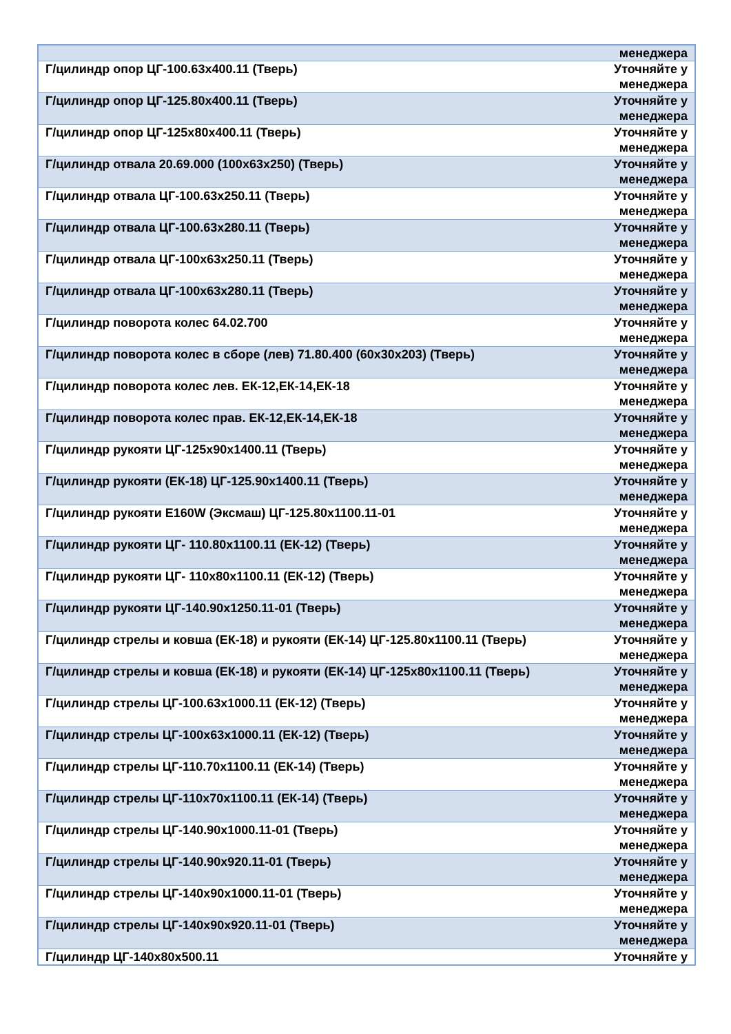| | менеджера |
| Г/цилиндр опор ЦГ-100.63х400.11 (Тверь) | Уточняйте у менеджера |
| Г/цилиндр опор ЦГ-125.80х400.11 (Тверь) | Уточняйте у менеджера |
| Г/цилиндр опор ЦГ-125х80х400.11 (Тверь) | Уточняйте у менеджера |
| Г/цилиндр отвала 20.69.000 (100х63х250) (Тверь) | Уточняйте у менеджера |
| Г/цилиндр отвала ЦГ-100.63х250.11 (Тверь) | Уточняйте у менеджера |
| Г/цилиндр отвала ЦГ-100.63х280.11 (Тверь) | Уточняйте у менеджера |
| Г/цилиндр отвала ЦГ-100х63х250.11 (Тверь) | Уточняйте у менеджера |
| Г/цилиндр отвала ЦГ-100х63х280.11 (Тверь) | Уточняйте у менеджера |
| Г/цилиндр поворота колес 64.02.700 | Уточняйте у менеджера |
| Г/цилиндр поворота колес в сборе (лев) 71.80.400 (60х30х203) (Тверь) | Уточняйте у менеджера |
| Г/цилиндр поворота колес лев. ЕК-12,ЕК-14,ЕК-18 | Уточняйте у менеджера |
| Г/цилиндр поворота колес прав. ЕК-12,ЕК-14,ЕК-18 | Уточняйте у менеджера |
| Г/цилиндр рукояти ЦГ-125х90х1400.11 (Тверь) | Уточняйте у менеджера |
| Г/цилиндр рукояти (ЕК-18) ЦГ-125.90х1400.11 (Тверь) | Уточняйте у менеджера |
| Г/цилиндр рукояти E160W (Эксмаш) ЦГ-125.80х1100.11-01 | Уточняйте у менеджера |
| Г/цилиндр рукояти ЦГ- 110.80х1100.11 (ЕК-12) (Тверь) | Уточняйте у менеджера |
| Г/цилиндр рукояти ЦГ- 110х80х1100.11 (ЕК-12) (Тверь) | Уточняйте у менеджера |
| Г/цилиндр рукояти ЦГ-140.90х1250.11-01 (Тверь) | Уточняйте у менеджера |
| Г/цилиндр стрелы и ковша (ЕК-18) и рукояти (ЕК-14) ЦГ-125.80х1100.11 (Тверь) | Уточняйте у менеджера |
| Г/цилиндр стрелы и ковша (ЕК-18) и рукояти (ЕК-14) ЦГ-125х80х1100.11 (Тверь) | Уточняйте у менеджера |
| Г/цилиндр стрелы ЦГ-100.63х1000.11 (ЕК-12) (Тверь) | Уточняйте у менеджера |
| Г/цилиндр стрелы ЦГ-100х63х1000.11 (ЕК-12) (Тверь) | Уточняйте у менеджера |
| Г/цилиндр стрелы ЦГ-110.70х1100.11 (ЕК-14) (Тверь) | Уточняйте у менеджера |
| Г/цилиндр стрелы ЦГ-110х70х1100.11 (ЕК-14) (Тверь) | Уточняйте у менеджера |
| Г/цилиндр стрелы ЦГ-140.90х1000.11-01 (Тверь) | Уточняйте у менеджера |
| Г/цилиндр стрелы ЦГ-140.90х920.11-01 (Тверь) | Уточняйте у менеджера |
| Г/цилиндр стрелы ЦГ-140х90х1000.11-01 (Тверь) | Уточняйте у менеджера |
| Г/цилиндр стрелы ЦГ-140х90х920.11-01 (Тверь) | Уточняйте у менеджера |
| Г/цилиндр ЦГ-140х80х500.11 | Уточняйте у |